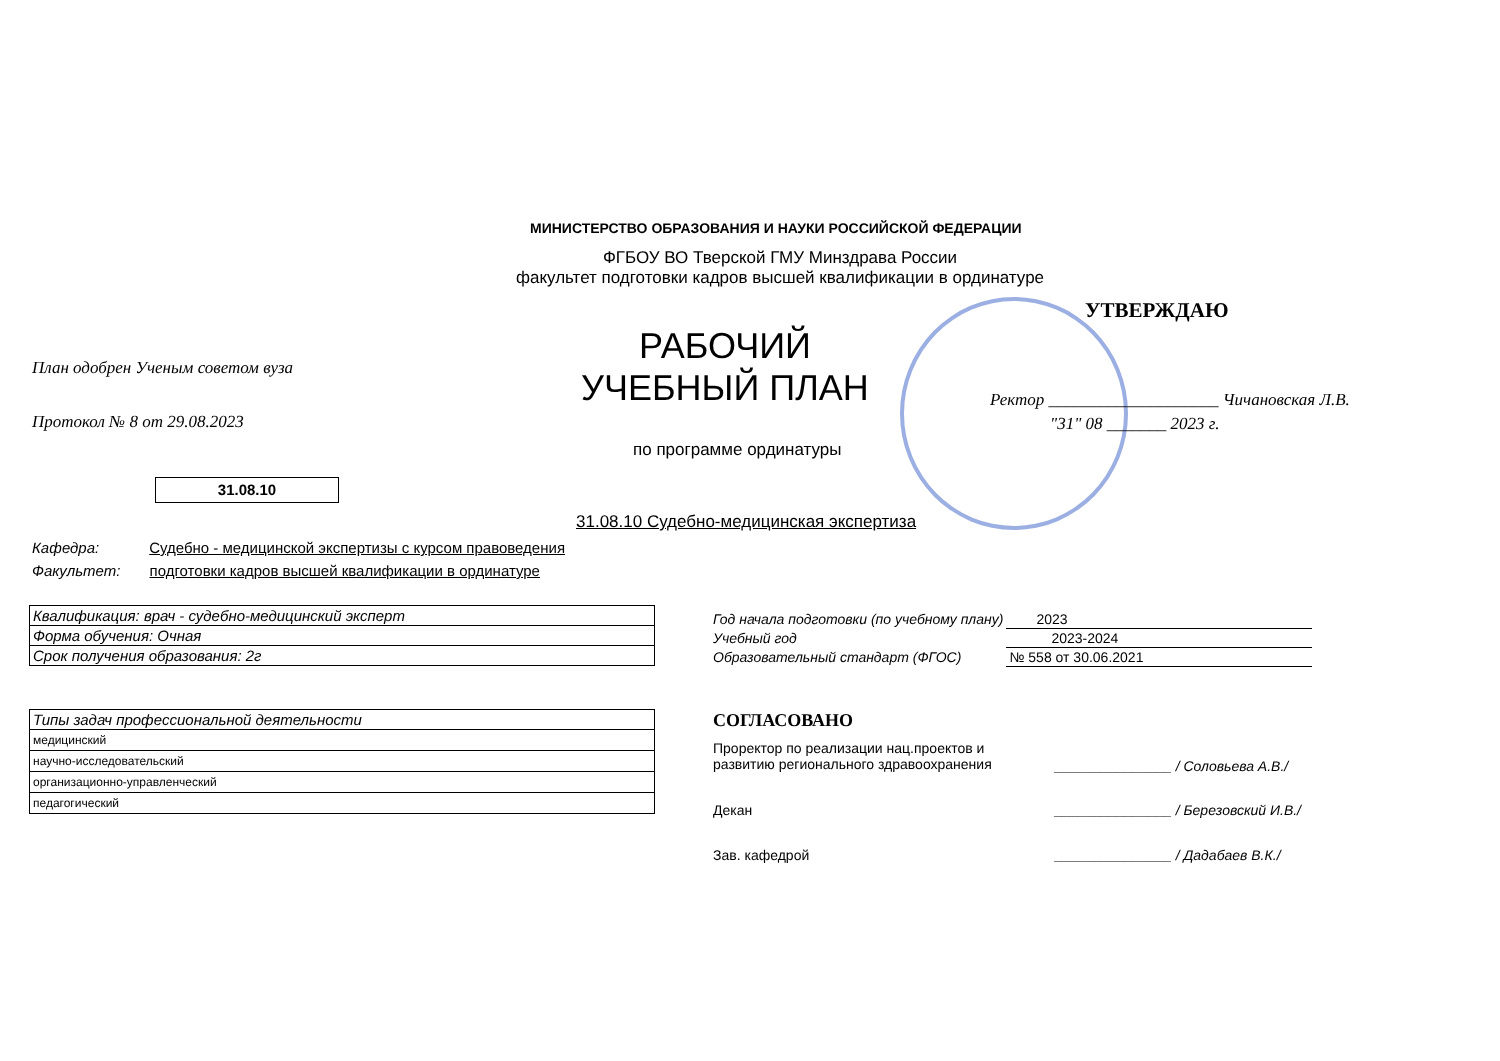МИНИСТЕРСТВО ОБРАЗОВАНИЯ И НАУКИ РОССИЙСКОЙ ФЕДЕРАЦИИ
ФГБОУ ВО Тверской ГМУ Минздрава России
факультет подготовки кадров высшей квалификации в ординатуре
УТВЕРЖДАЮ
План одобрен Ученым советом вуза
Протокол № 8 от 29.08.2023
РАБОЧИЙ УЧЕБНЫЙ ПЛАН
Ректор ____________________ Чичановская Л.В.
"31" 08 _______ 2023 г.
по программе ординатуры
31.08.10
31.08.10 Судебно-медицинская экспертиза
Кафедра: Судебно - медицинской экспертизы с курсом правоведения
Факультет: подготовки кадров высшей квалификации в ординатуре
| Квалификация: врач - судебно-медицинский эксперт |
| Форма обучения: Очная |
| Срок получения образования: 2г |
| Типы задач профессиональной деятельности |
| медицинский |
| научно-исследовательский |
| организационно-управленческий |
| педагогический |
| Год начала подготовки (по учебному плану) | 2023 |
| Учебный год | 2023-2024 |
| Образовательный стандарт (ФГОС) | № 558 от 30.06.2021 |
СОГЛАСОВАНО
Проректор по реализации нац.проектов и
развитию регионального здравоохранения
_______________ / Соловьева А.В./
Декан
_______________ / Березовский И.В./
Зав. кафедрой
_______________ / Дадабаев В.К./